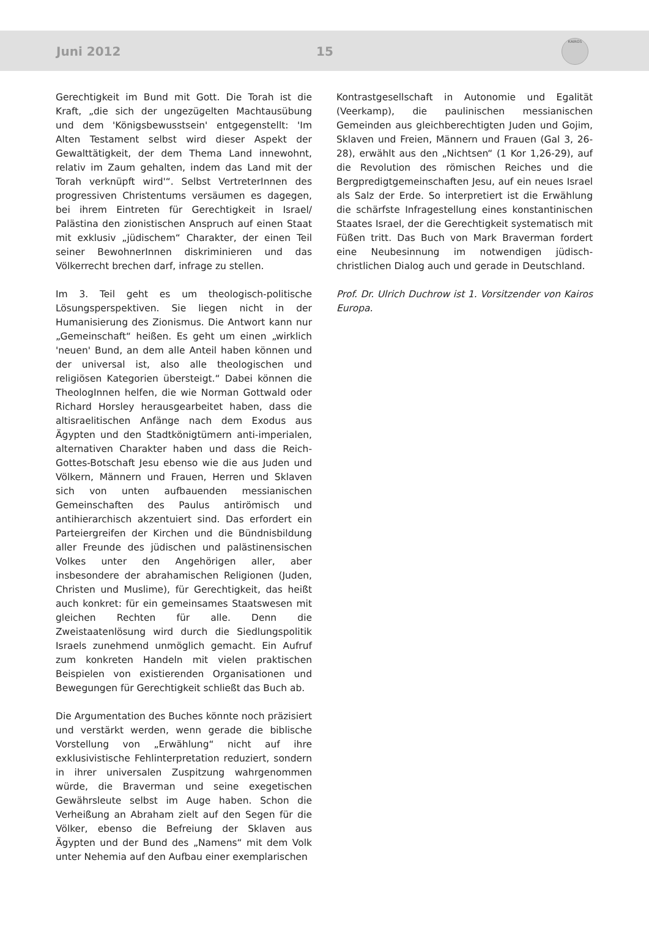Juni 2012 15
KAIROS
Gerechtigkeit im Bund mit Gott. Die Torah ist die Kraft, „die sich der ungezügelten Machtausübung und dem 'Königsbewusstsein' entgegenstellt: 'Im Alten Testament selbst wird dieser Aspekt der Gewalttätigkeit, der dem Thema Land innewohnt, relativ im Zaum gehalten, indem das Land mit der Torah verknüpft wird'“. Selbst VertreterInnen des progressiven Christentums versäumen es dagegen, bei ihrem Eintreten für Gerechtigkeit in Israel/ Palästina den zionistischen Anspruch auf einen Staat mit exklusiv „jüdischem“ Charakter, der einen Teil seiner BewohnerInnen diskriminieren und das Völkerrecht brechen darf, infrage zu stellen.
Im 3. Teil geht es um theologisch-politische Lösungsperspektiven. Sie liegen nicht in der Humanisierung des Zionismus. Die Antwort kann nur „Gemeinschaft“ heißen. Es geht um einen „wirklich 'neuen' Bund, an dem alle Anteil haben können und der universal ist, also alle theologischen und religiösen Kategorien übersteigt.“ Dabei können die TheologInnen helfen, die wie Norman Gottwald oder Richard Horsley herausgearbeitet haben, dass die altisraelitischen Anfänge nach dem Exodus aus Ägypten und den Stadtkönigtümern anti-imperialen, alternativen Charakter haben und dass die Reich-Gottes-Botschaft Jesu ebenso wie die aus Juden und Völkern, Männern und Frauen, Herren und Sklaven sich von unten aufbauenden messianischen Gemeinschaften des Paulus antirömisch und antihierarchisch akzentuiert sind. Das erfordert ein Parteiergreifen der Kirchen und die Bündnisbildung aller Freunde des jüdischen und palästinensischen Volkes unter den Angehörigen aller, aber insbesondere der abrahamischen Religionen (Juden, Christen und Muslime), für Gerechtigkeit, das heißt auch konkret: für ein gemeinsames Staatswesen mit gleichen Rechten für alle. Denn die Zweistaatenlösung wird durch die Siedlungspolitik Israels zunehmend unmöglich gemacht. Ein Aufruf zum konkreten Handeln mit vielen praktischen Beispielen von existierenden Organisationen und Bewegungen für Gerechtigkeit schließt das Buch ab.
Die Argumentation des Buches könnte noch präzisiert und verstärkt werden, wenn gerade die biblische Vorstellung von „Erwählung“ nicht auf ihre exklusivistische Fehlinterpretation reduziert, sondern in ihrer universalen Zuspitzung wahrgenommen würde, die Braverman und seine exegetischen Gewährsleute selbst im Auge haben. Schon die Verheißung an Abraham zielt auf den Segen für die Völker, ebenso die Befreiung der Sklaven aus Ägypten und der Bund des „Namens“ mit dem Volk unter Nehemia auf den Aufbau einer exemplarischen
Kontrastgesellschaft in Autonomie und Egalität (Veerkamp), die paulinischen messianischen Gemeinden aus gleichberechtigten Juden und Gojim, Sklaven und Freien, Männern und Frauen (Gal 3, 26-28), erwählt aus den „Nichtsen“ (1 Kor 1,26-29), auf die Revolution des römischen Reiches und die Bergpredigtgemeinschaften Jesu, auf ein neues Israel als Salz der Erde. So interpretiert ist die Erwählung die schärfste Infragestellung eines konstantinischen Staates Israel, der die Gerechtigkeit systematisch mit Füßen tritt. Das Buch von Mark Braverman fordert eine Neubesinnung im notwendigen jüdisch-christlichen Dialog auch und gerade in Deutschland.
Prof. Dr. Ulrich Duchrow ist 1. Vorsitzender von Kairos Europa.